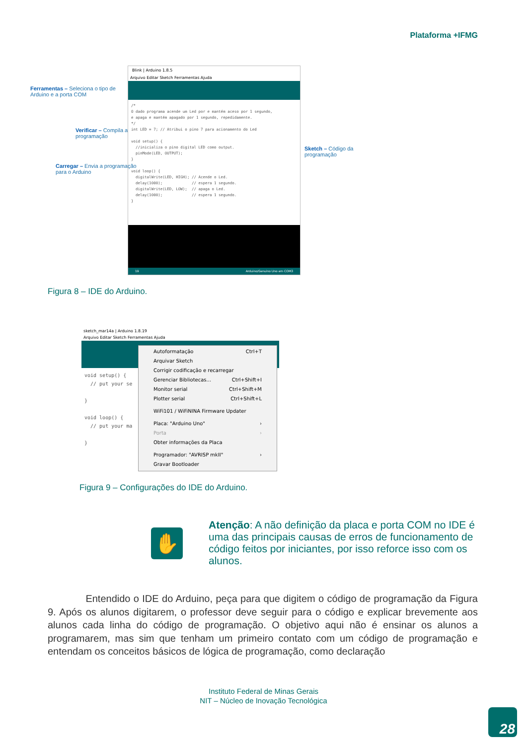Plataforma +IFMG
Blink | Arduino 1.8.5
Arquivo Editar Sketch Ferramentas Ajuda
/* O dado programa acende um Led por e mantém aceso por 1 segundo, e apaga e mantém apagado por 1 segundo, repedidamente. */ int LED = 7; // Atribui o pino 7 para acionamento do Led void setup() { //inicializa o pino digital LED como output. pinMode(LED, OUTPUT); } void loop() { digitalWrite(LED, HIGH); // Acende o Led. delay(1000); // espera 1 segundo. digitalWrite(LED, LOW); // apaga o Led. delay(1000); // espera 1 segundo. }
19 Arduino/Genuino Uno em COM3
Ferramentas – Seleciona o tipo de
Arduino e a porta COM
Verificar – Compila a
programação
Carregar – Envia a programação
para o Arduino
Sketch – Código da
programação
Figura 8 – IDE do Arduino.
sketch_mar14a | Arduino 1.8.19
Arquivo Editar Sketch Ferramentas Ajuda
void setup() { // put your se } void loop() { // put your ma }
Autoformatação Ctrl+T
Arquivar Sketch
Corrigir codificação e recarregar
Gerenciar Bibliotecas... Ctrl+Shift+I
Monitor serial Ctrl+Shift+M
Plotter serial Ctrl+Shift+L
WiFi101 / WiFiNINA Firmware Updater
Placa: "Arduino Uno" ›
Porta ›
Obter informações da Placa
Programador: "AVRISP mkII" ›
Gravar Bootloader
Figura 9 – Configurações do IDE do Arduino.
✋
Atenção: A não definição da placa e porta COM no IDE é uma das principais causas de erros de funcionamento de código feitos por iniciantes, por isso reforce isso com os alunos.
Entendido o IDE do Arduino, peça para que digitem o código de programação da Figura 9. Após os alunos digitarem, o professor deve seguir para o código e explicar brevemente aos alunos cada linha do código de programação. O objetivo aqui não é ensinar os alunos a programarem, mas sim que tenham um primeiro contato com um código de programação e entendam os conceitos básicos de lógica de programação, como declaração
Instituto Federal de Minas Gerais
NIT – Núcleo de Inovação Tecnológica
28